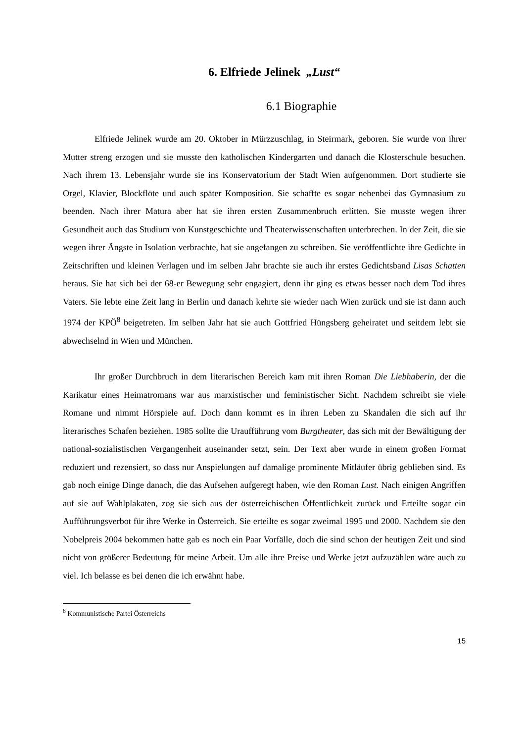6. Elfriede Jelinek „Lust“
6.1 Biographie
Elfriede Jelinek wurde am 20. Oktober in Mürzzuschlag, in Steirmark, geboren. Sie wurde von ihrer Mutter streng erzogen und sie musste den katholischen Kindergarten und danach die Klosterschule besuchen. Nach ihrem 13. Lebensjahr wurde sie ins Konservatorium der Stadt Wien aufgenommen. Dort studierte sie Orgel, Klavier, Blockflöte und auch später Komposition. Sie schaffte es sogar nebenbei das Gymnasium zu beenden. Nach ihrer Matura aber hat sie ihren ersten Zusammenbruch erlitten. Sie musste wegen ihrer Gesundheit auch das Studium von Kunstgeschichte und Theaterwissenschaften unterbrechen. In der Zeit, die sie wegen ihrer Ängste in Isolation verbrachte, hat sie angefangen zu schreiben. Sie veröffentlichte ihre Gedichte in Zeitschriften und kleinen Verlagen und im selben Jahr brachte sie auch ihr erstes Gedichtsband Lisas Schatten heraus. Sie hat sich bei der 68-er Bewegung sehr engagiert, denn ihr ging es etwas besser nach dem Tod ihres Vaters. Sie lebte eine Zeit lang in Berlin und danach kehrte sie wieder nach Wien zurück und sie ist dann auch 1974 der KPÖ<sup>8</sup> beigetreten. Im selben Jahr hat sie auch Gottfried Hüngsberg geheiratet und seitdem lebt sie abwechselnd in Wien und München.
Ihr großer Durchbruch in dem literarischen Bereich kam mit ihren Roman Die Liebhaberin, der die Karikatur eines Heimatromans war aus marxistischer und feministischer Sicht. Nachdem schreibt sie viele Romane und nimmt Hörspiele auf. Doch dann kommt es in ihren Leben zu Skandalen die sich auf ihr literarisches Schafen beziehen. 1985 sollte die Uraufführung vom Burgtheater, das sich mit der Bewältigung der national-sozialistischen Vergangenheit auseinander setzt, sein. Der Text aber wurde in einem großen Format reduziert und rezensiert, so dass nur Anspielungen auf damalige prominente Mitläufer übrig geblieben sind. Es gab noch einige Dinge danach, die das Aufsehen aufgeregt haben, wie den Roman Lust. Nach einigen Angriffen auf sie auf Wahlplakaten, zog sie sich aus der österreichischen Öffentlichkeit zurück und Erteilte sogar ein Aufführungsverbot für ihre Werke in Österreich. Sie erteilte es sogar zweimal 1995 und 2000. Nachdem sie den Nobelpreis 2004 bekommen hatte gab es noch ein Paar Vorfälle, doch die sind schon der heutigen Zeit und sind nicht von größerer Bedeutung für meine Arbeit. Um alle ihre Preise und Werke jetzt aufzuzählen wäre auch zu viel. Ich belasse es bei denen die ich erwähnt habe.
<sup>8</sup> Kommunistische Partei Österreichs
15